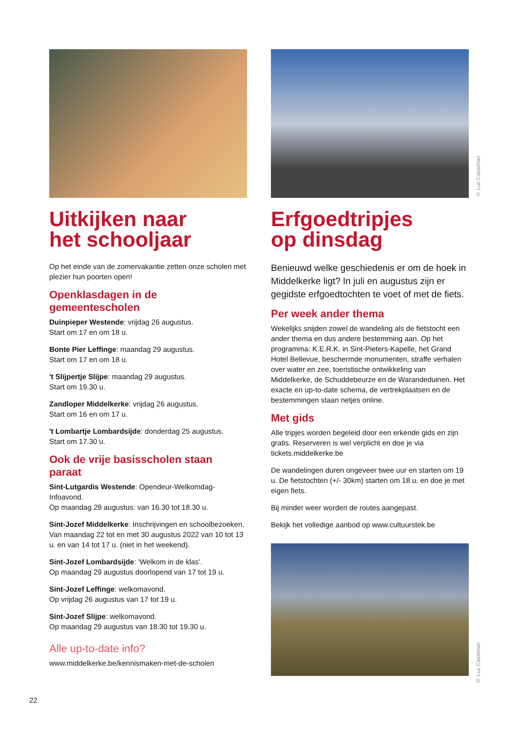Uitkijken naar
het schooljaar
Op het einde van de zomervakantie zetten onze scholen met plezier hun poorten open!
Openklasdagen in de gemeentescholen
Duinpieper Westende: vrijdag 26 augustus.
Start om 17 en om 18 u.
Bonte Pier Leffinge: maandag 29 augustus.
Start om 17 en om 18 u.
't Slijpertje Slijpe: maandag 29 augustus.
Start om 19.30 u.
Zandloper Middelkerke: vrijdag 26 augustus.
Start om 16 en om 17 u.
't Lombartje Lombardsijde: donderdag 25 augustus.
Start om 17.30 u.
Ook de vrije basisscholen staan paraat
Sint-Lutgardis Westende: Opendeur-Welkomdag-Infoavond.
Op maandag 29 augustus: van 16.30 tot 18.30 u.
Sint-Jozef Middelkerke: Inschrijvingen en schoolbezoeken.
Van maandag 22 tot en met 30 augustus 2022 van 10 tot 13 u. en van 14 tot 17 u. (niet in het weekend).
Sint-Jozef Lombardsijde: 'Welkom in de klas'.
Op maandag 29 augustus doorlopend van 17 tot 19 u.
Sint-Jozef Leffinge: welkomavond.
Op vrijdag 26 augustus van 17 tot 19 u.
Sint-Jozef Slijpe: welkomavond.
Op maandag 29 augustus van 18.30 tot 19.30 u.
Alle up-to-date info?
www.middelkerke.be/kennismaken-met-de-scholen
Erfgoedtripjes
op dinsdag
Benieuwd welke geschiedenis er om de hoek in Middelkerke ligt? In juli en augustus zijn er gegidste erfgoedtochten te voet of met de fiets.
Per week ander thema
Wekelijks snijden zowel de wandeling als de fietstocht een ander thema en dus andere bestemming aan. Op het programma: K.E.R.K. in Sint-Pieters-Kapelle, het Grand Hotel Bellevue, beschermde monumenten, straffe verhalen over water en zee, toeristische ontwikkeling van Middelkerke, de Schuddebeurze en de Warandeduinen. Het exacte en up-to-date schema, de vertrekplaatsen en de bestemmingen staan netjes online.
Met gids
Alle tripjes worden begeleid door een erkende gids en zijn gratis. Reserveren is wel verplicht en doe je via tickets.middelkerke.be
De wandelingen duren ongeveer twee uur en starten om 19 u. De fietstochten (+/- 30km) starten om 18 u. en doe je met eigen fiets.
Bij minder weer worden de routes aangepast.
Bekijk het volledige aanbod op www.cultuurstek.be
© Luc Cassiman
© Luc Cassiman
22